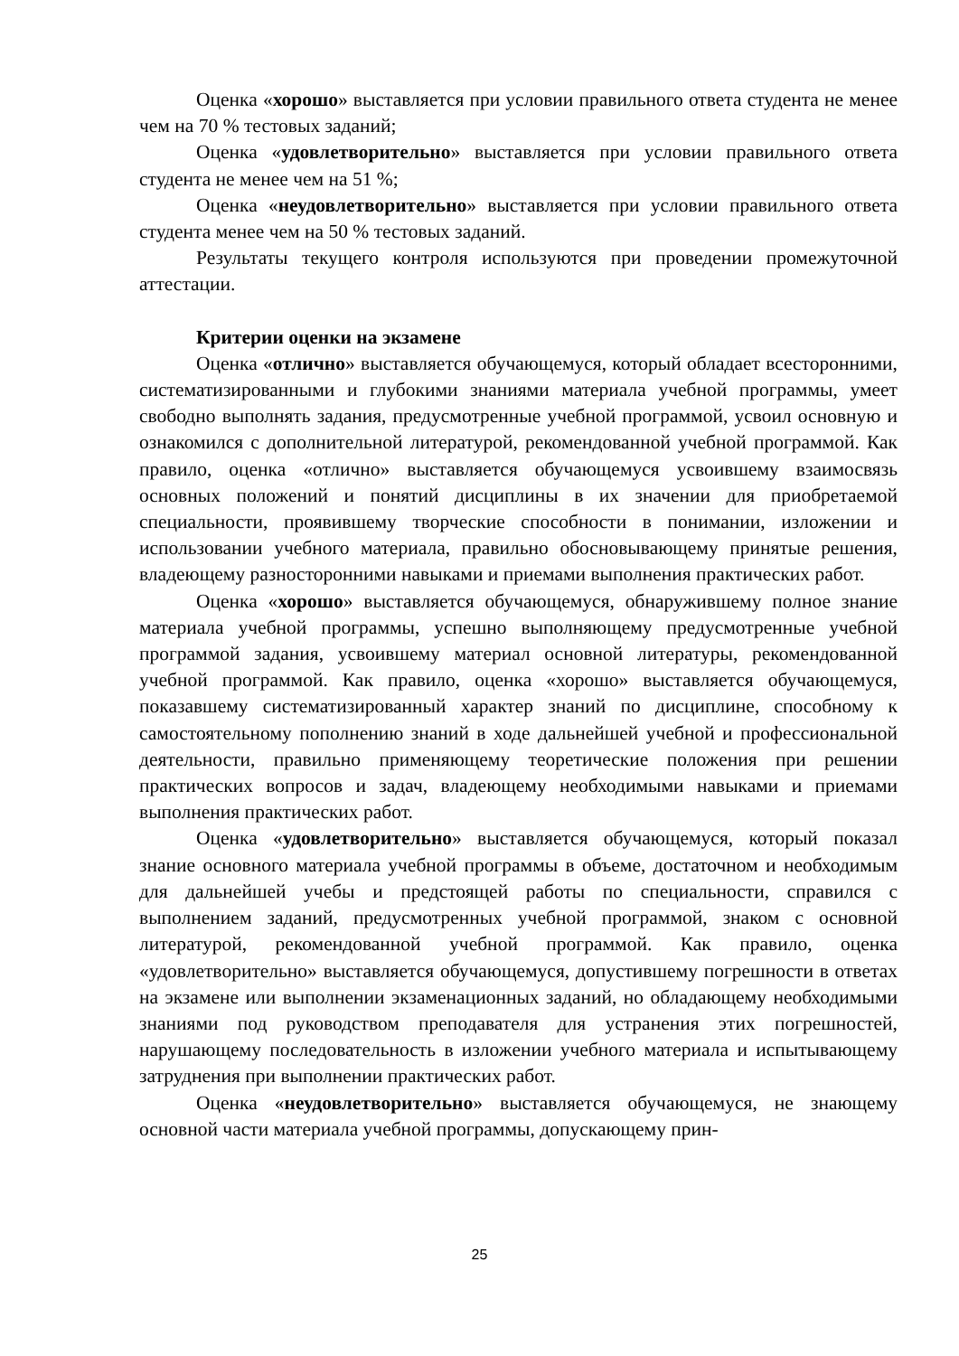Оценка «хорошо» выставляется при условии правильного ответа студента не менее чем на 70 % тестовых заданий;
Оценка «удовлетворительно» выставляется при условии правильного ответа студента не менее чем на 51 %;
Оценка «неудовлетворительно» выставляется при условии правильного ответа студента менее чем на 50 % тестовых заданий.
Результаты текущего контроля используются при проведении промежуточной аттестации.
Критерии оценки на экзамене
Оценка «отлично» выставляется обучающемуся, который обладает всесторонними, систематизированными и глубокими знаниями материала учебной программы, умеет свободно выполнять задания, предусмотренные учебной программой, усвоил основную и ознакомился с дополнительной литературой, рекомендованной учебной программой. Как правило, оценка «отлично» выставляется обучающемуся усвоившему взаимосвязь основных положений и понятий дисциплины в их значении для приобретаемой специальности, проявившему творческие способности в понимании, изложении и использовании учебного материала, правильно обосновывающему принятые решения, владеющему разносторонними навыками и приемами выполнения практических работ.
Оценка «хорошо» выставляется обучающемуся, обнаружившему полное знание материала учебной программы, успешно выполняющему предусмотренные учебной программой задания, усвоившему материал основной литературы, рекомендованной учебной программой. Как правило, оценка «хорошо» выставляется обучающемуся, показавшему систематизированный характер знаний по дисциплине, способному к самостоятельному пополнению знаний в ходе дальнейшей учебной и профессиональной деятельности, правильно применяющему теоретические положения при решении практических вопросов и задач, владеющему необходимыми навыками и приемами выполнения практических работ.
Оценка «удовлетворительно» выставляется обучающемуся, который показал знание основного материала учебной программы в объеме, достаточном и необходимым для дальнейшей учебы и предстоящей работы по специальности, справился с выполнением заданий, предусмотренных учебной программой, знаком с основной литературой, рекомендованной учебной программой. Как правило, оценка «удовлетворительно» выставляется обучающемуся, допустившему погрешности в ответах на экзамене или выполнении экзаменационных заданий, но обладающему необходимыми знаниями под руководством преподавателя для устранения этих погрешностей, нарушающему последовательность в изложении учебного материала и испытывающему затруднения при выполнении практических работ.
Оценка «неудовлетворительно» выставляется обучающемуся, не знающему основной части материала учебной программы, допускающему прин-
25